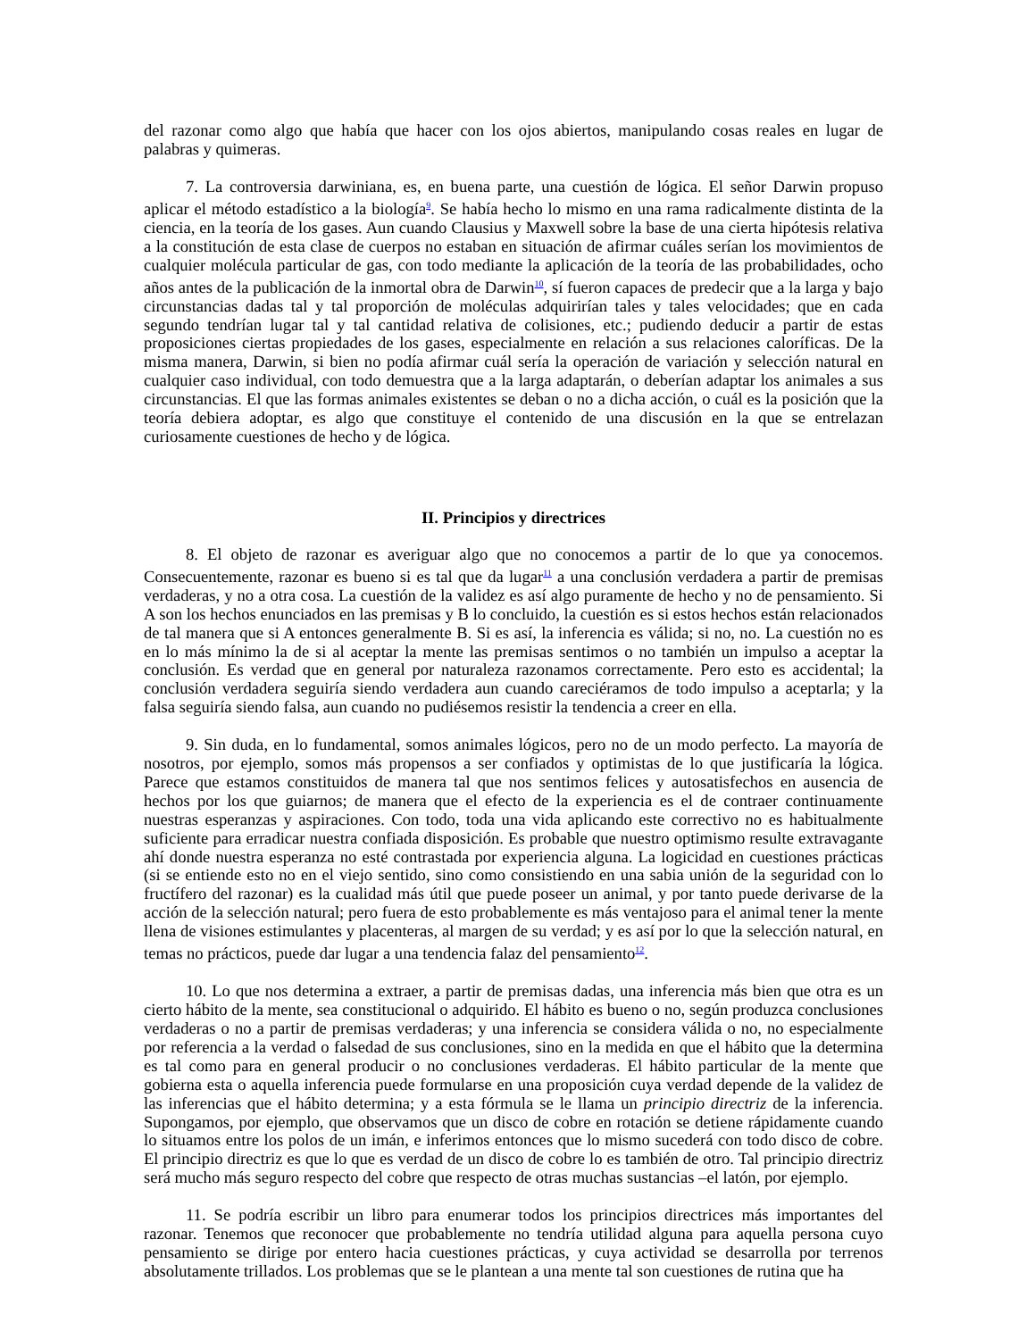del razonar como algo que había que hacer con los ojos abiertos, manipulando cosas reales en lugar de palabras y quimeras.
7. La controversia darwiniana, es, en buena parte, una cuestión de lógica. El señor Darwin propuso aplicar el método estadístico a la biología<sup>9</sup>. Se había hecho lo mismo en una rama radicalmente distinta de la ciencia, en la teoría de los gases. Aun cuando Clausius y Maxwell sobre la base de una cierta hipótesis relativa a la constitución de esta clase de cuerpos no estaban en situación de afirmar cuáles serían los movimientos de cualquier molécula particular de gas, con todo mediante la aplicación de la teoría de las probabilidades, ocho años antes de la publicación de la inmortal obra de Darwin<sup>10</sup>, sí fueron capaces de predecir que a la larga y bajo circunstancias dadas tal y tal proporción de moléculas adquirirían tales y tales velocidades; que en cada segundo tendrían lugar tal y tal cantidad relativa de colisiones, etc.; pudiendo deducir a partir de estas proposiciones ciertas propiedades de los gases, especialmente en relación a sus relaciones caloríficas. De la misma manera, Darwin, si bien no podía afirmar cuál sería la operación de variación y selección natural en cualquier caso individual, con todo demuestra que a la larga adaptarán, o deberían adaptar los animales a sus circunstancias. El que las formas animales existentes se deban o no a dicha acción, o cuál es la posición que la teoría debiera adoptar, es algo que constituye el contenido de una discusión en la que se entrelazan curiosamente cuestiones de hecho y de lógica.
II. Principios y directrices
8. El objeto de razonar es averiguar algo que no conocemos a partir de lo que ya conocemos. Consecuentemente, razonar es bueno si es tal que da lugar<sup>11</sup> a una conclusión verdadera a partir de premisas verdaderas, y no a otra cosa. La cuestión de la validez es así algo puramente de hecho y no de pensamiento. Si A son los hechos enunciados en las premisas y B lo concluido, la cuestión es si estos hechos están relacionados de tal manera que si A entonces generalmente B. Si es así, la inferencia es válida; si no, no. La cuestión no es en lo más mínimo la de si al aceptar la mente las premisas sentimos o no también un impulso a aceptar la conclusión. Es verdad que en general por naturaleza razonamos correctamente. Pero esto es accidental; la conclusión verdadera seguiría siendo verdadera aun cuando careciéramos de todo impulso a aceptarla; y la falsa seguiría siendo falsa, aun cuando no pudiésemos resistir la tendencia a creer en ella.
9. Sin duda, en lo fundamental, somos animales lógicos, pero no de un modo perfecto. La mayoría de nosotros, por ejemplo, somos más propensos a ser confiados y optimistas de lo que justificaría la lógica. Parece que estamos constituidos de manera tal que nos sentimos felices y autosatisfechos en ausencia de hechos por los que guiarnos; de manera que el efecto de la experiencia es el de contraer continuamente nuestras esperanzas y aspiraciones. Con todo, toda una vida aplicando este correctivo no es habitualmente suficiente para erradicar nuestra confiada disposición. Es probable que nuestro optimismo resulte extravagante ahí donde nuestra esperanza no esté contrastada por experiencia alguna. La logicidad en cuestiones prácticas (si se entiende esto no en el viejo sentido, sino como consistiendo en una sabia unión de la seguridad con lo fructífero del razonar) es la cualidad más útil que puede poseer un animal, y por tanto puede derivarse de la acción de la selección natural; pero fuera de esto probablemente es más ventajoso para el animal tener la mente llena de visiones estimulantes y placenteras, al margen de su verdad; y es así por lo que la selección natural, en temas no prácticos, puede dar lugar a una tendencia falaz del pensamiento<sup>12</sup>.
10. Lo que nos determina a extraer, a partir de premisas dadas, una inferencia más bien que otra es un cierto hábito de la mente, sea constitucional o adquirido. El hábito es bueno o no, según produzca conclusiones verdaderas o no a partir de premisas verdaderas; y una inferencia se considera válida o no, no especialmente por referencia a la verdad o falsedad de sus conclusiones, sino en la medida en que el hábito que la determina es tal como para en general producir o no conclusiones verdaderas. El hábito particular de la mente que gobierna esta o aquella inferencia puede formularse en una proposición cuya verdad depende de la validez de las inferencias que el hábito determina; y a esta fórmula se le llama un principio directriz de la inferencia. Supongamos, por ejemplo, que observamos que un disco de cobre en rotación se detiene rápidamente cuando lo situamos entre los polos de un imán, e inferimos entonces que lo mismo sucederá con todo disco de cobre. El principio directriz es que lo que es verdad de un disco de cobre lo es también de otro. Tal principio directriz será mucho más seguro respecto del cobre que respecto de otras muchas sustancias –el latón, por ejemplo.
11. Se podría escribir un libro para enumerar todos los principios directrices más importantes del razonar. Tenemos que reconocer que probablemente no tendría utilidad alguna para aquella persona cuyo pensamiento se dirige por entero hacia cuestiones prácticas, y cuya actividad se desarrolla por terrenos absolutamente trillados. Los problemas que se le plantean a una mente tal son cuestiones de rutina que ha